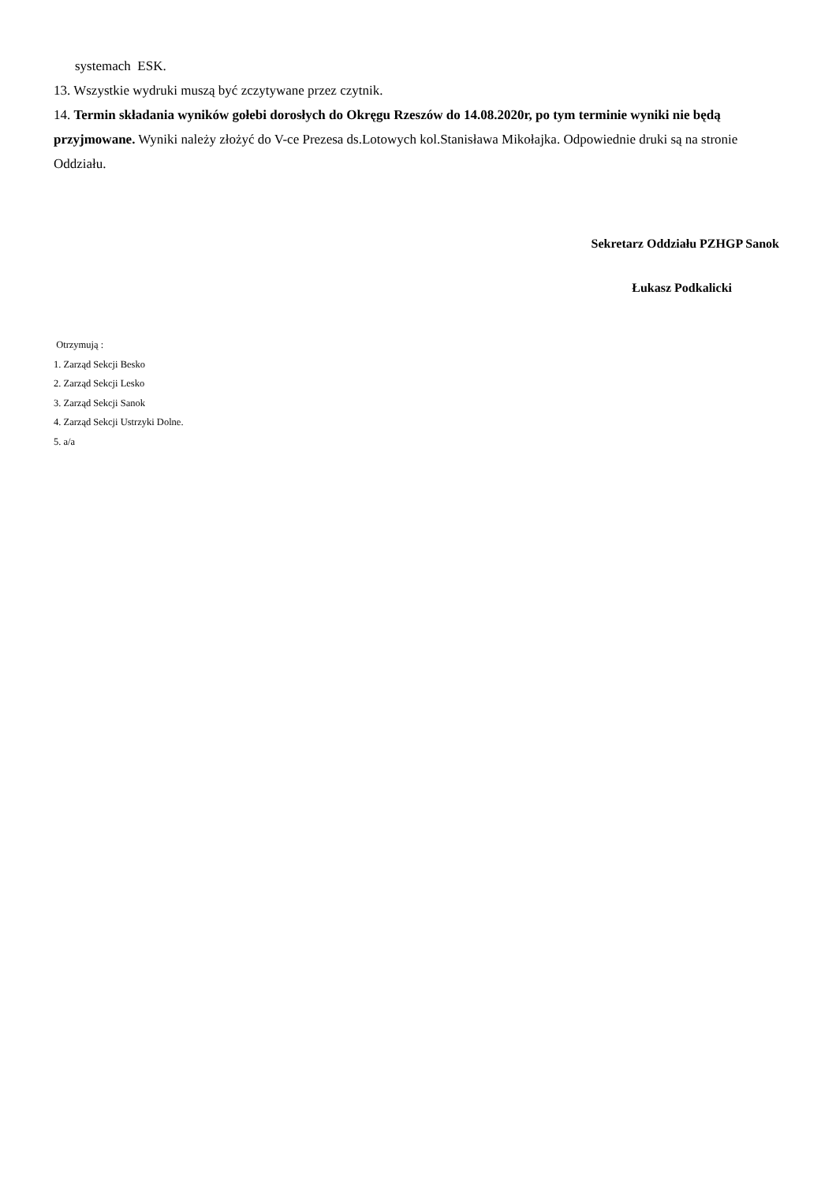systemach ESK.
13. Wszystkie wydruki muszą być zczytywane przez czytnik.
14. Termin składania wyników gołebi dorosłych do Okręgu Rzeszów do 14.08.2020r, po tym terminie wyniki nie będą przyjmowane. Wyniki należy złożyć do V-ce Prezesa ds.Lotowych kol.Stanisława Mikołajka. Odpowiednie druki są na stronie Oddziału.
Sekretarz Oddziału PZHGP Sanok
Łukasz Podkalicki
Otrzymują :
1. Zarząd Sekcji Besko
2. Zarząd Sekcji Lesko
3. Zarząd Sekcji Sanok
4. Zarząd Sekcji Ustrzyki Dolne.
5. a/a